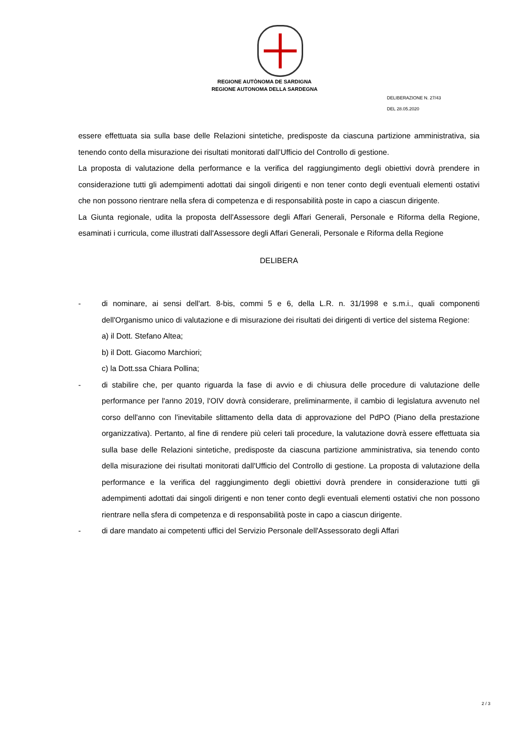REGIONE AUTÒNOMA DE SARDIGNA
REGIONE AUTONOMA DELLA SARDEGNA
DELIBERAZIONE N. 27/43
DEL 28.05.2020
essere effettuata sia sulla base delle Relazioni sintetiche, predisposte da ciascuna partizione amministrativa, sia tenendo conto della misurazione dei risultati monitorati dall’Ufficio del Controllo di gestione.
La proposta di valutazione della performance e la verifica del raggiungimento degli obiettivi dovrà prendere in considerazione tutti gli adempimenti adottati dai singoli dirigenti e non tener conto degli eventuali elementi ostativi che non possono rientrare nella sfera di competenza e di responsabilità poste in capo a ciascun dirigente.
La Giunta regionale, udita la proposta dell'Assessore degli Affari Generali, Personale e Riforma della Regione, esaminati i curricula, come illustrati dall'Assessore degli Affari Generali, Personale e Riforma della Regione
DELIBERA
- di nominare, ai sensi dell'art. 8-bis, commi 5 e 6, della L.R. n. 31/1998 e s.m.i., quali componenti dell'Organismo unico di valutazione e di misurazione dei risultati dei dirigenti di vertice del sistema Regione:
a) il Dott. Stefano Altea;
b) il Dott. Giacomo Marchiori;
c) la Dott.ssa Chiara Pollina;
- di stabilire che, per quanto riguarda la fase di avvio e di chiusura delle procedure di valutazione delle performance per l'anno 2019, l'OIV dovrà considerare, preliminarmente, il cambio di legislatura avvenuto nel corso dell'anno con l'inevitabile slittamento della data di approvazione del PdPO (Piano della prestazione organizzativa). Pertanto, al fine di rendere più celeri tali procedure, la valutazione dovrà essere effettuata sia sulla base delle Relazioni sintetiche, predisposte da ciascuna partizione amministrativa, sia tenendo conto della misurazione dei risultati monitorati dall'Ufficio del Controllo di gestione. La proposta di valutazione della performance e la verifica del raggiungimento degli obiettivi dovrà prendere in considerazione tutti gli adempimenti adottati dai singoli dirigenti e non tener conto degli eventuali elementi ostativi che non possono rientrare nella sfera di competenza e di responsabilità poste in capo a ciascun dirigente.
- di dare mandato ai competenti uffici del Servizio Personale dell'Assessorato degli Affari
2 / 3